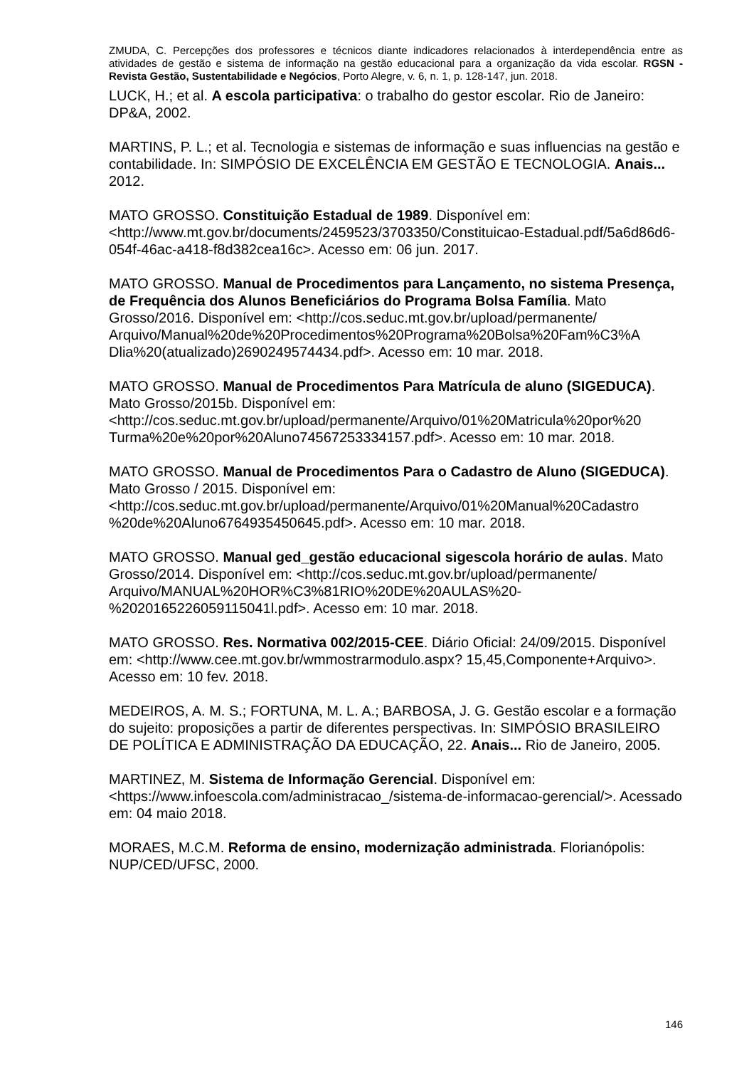ZMUDA, C. Percepções dos professores e técnicos diante indicadores relacionados à interdependência entre as atividades de gestão e sistema de informação na gestão educacional para a organização da vida escolar. RGSN - Revista Gestão, Sustentabilidade e Negócios, Porto Alegre, v. 6, n. 1, p. 128-147, jun. 2018.
LUCK, H.; et al. A escola participativa: o trabalho do gestor escolar. Rio de Janeiro: DP&A, 2002.
MARTINS, P. L.; et al. Tecnologia e sistemas de informação e suas influencias na gestão e contabilidade. In: SIMPÓSIO DE EXCELÊNCIA EM GESTÃO E TECNOLOGIA. Anais... 2012.
MATO GROSSO. Constituição Estadual de 1989. Disponível em: <http://www.mt.gov.br/documents/2459523/3703350/Constituicao-Estadual.pdf/5a6d86d6-054f-46ac-a418-f8d382cea16c>. Acesso em: 06 jun. 2017.
MATO GROSSO. Manual de Procedimentos para Lançamento, no sistema Presença, de Frequência dos Alunos Beneficiários do Programa Bolsa Família. Mato Grosso/2016. Disponível em: <http://cos.seduc.mt.gov.br/upload/permanente/ Arquivo/Manual%20de%20Procedimentos%20Programa%20Bolsa%20Fam%C3%A Dlia%20(atualizado)2690249574434.pdf>. Acesso em: 10 mar. 2018.
MATO GROSSO. Manual de Procedimentos Para Matrícula de aluno (SIGEDUCA). Mato Grosso/2015b. Disponível em: <http://cos.seduc.mt.gov.br/upload/permanente/Arquivo/01%20Matricula%20por%20 Turma%20e%20por%20Aluno74567253334157.pdf>. Acesso em: 10 mar. 2018.
MATO GROSSO. Manual de Procedimentos Para o Cadastro de Aluno (SIGEDUCA). Mato Grosso / 2015. Disponível em: <http://cos.seduc.mt.gov.br/upload/permanente/Arquivo/01%20Manual%20Cadastro %20de%20Aluno6764935450645.pdf>. Acesso em: 10 mar. 2018.
MATO GROSSO. Manual ged_gestão educacional sigescola horário de aulas. Mato Grosso/2014. Disponível em: <http://cos.seduc.mt.gov.br/upload/permanente/ Arquivo/MANUAL%20HOR%C3%81RIO%20DE%20AULAS%20- %2020165226059115041l.pdf>. Acesso em: 10 mar. 2018.
MATO GROSSO. Res. Normativa 002/2015-CEE. Diário Oficial: 24/09/2015. Disponível em: <http://www.cee.mt.gov.br/wmmostrarmodulo.aspx? 15,45,Componente+Arquivo>. Acesso em: 10 fev. 2018.
MEDEIROS, A. M. S.; FORTUNA, M. L. A.; BARBOSA, J. G. Gestão escolar e a formação do sujeito: proposições a partir de diferentes perspectivas. In: SIMPÓSIO BRASILEIRO DE POLÍTICA E ADMINISTRAÇÃO DA EDUCAÇÃO, 22. Anais... Rio de Janeiro, 2005.
MARTINEZ, M. Sistema de Informação Gerencial. Disponível em: <https://www.infoescola.com/administracao_/sistema-de-informacao-gerencial/>. Acessado em: 04 maio 2018.
MORAES, M.C.M. Reforma de ensino, modernização administrada. Florianópolis: NUP/CED/UFSC, 2000.
146